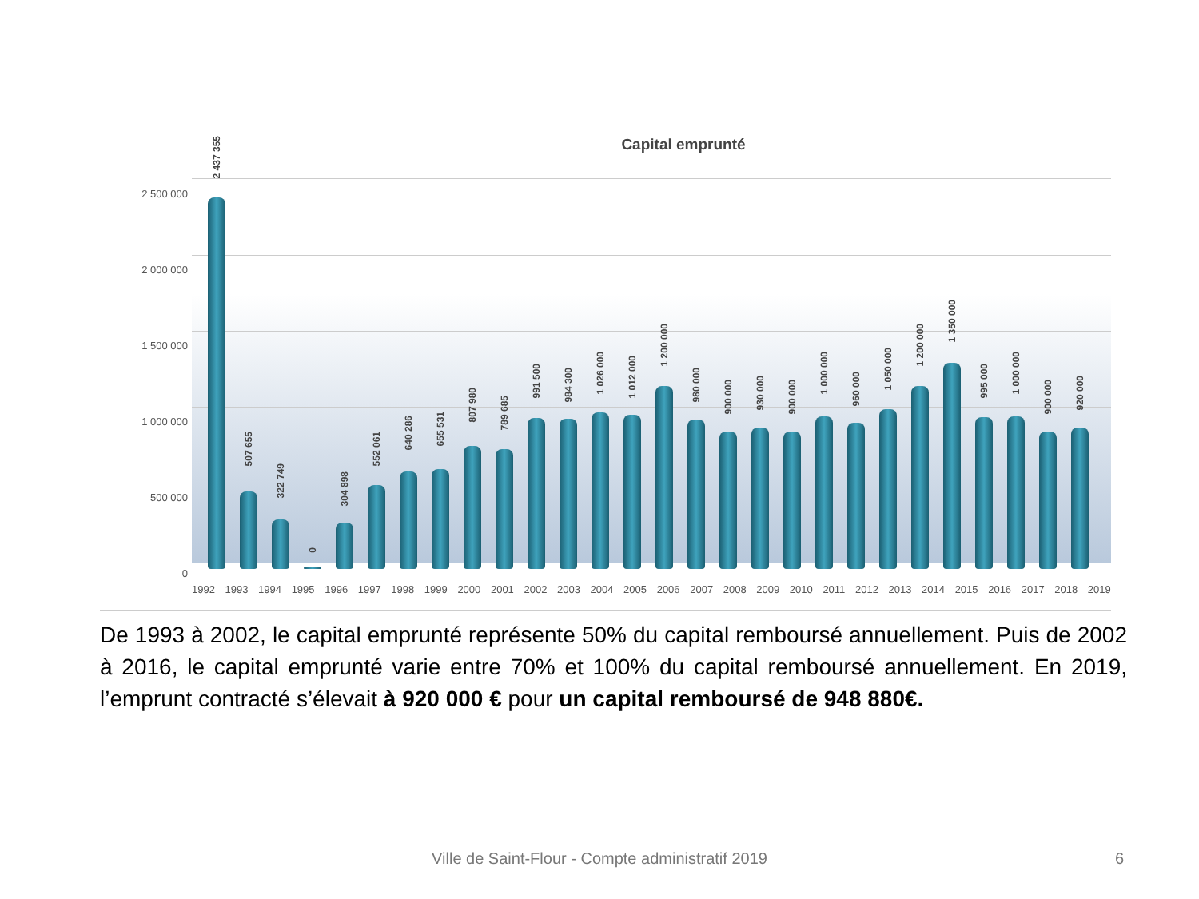Capital emprunté
2 500 000
2 000 000
1 500 000
1 000 000
500 000
0
1992 1993 1994 1995 1996 1997 1998 1999 2000 2001 2002 2003 2004 2005 2006 2007 2008 2009 2010 2011 2012 2013 2014 2015 2016 2017 2018 2019
2 437 355
507 655
322 749
0
304 898
552 061
640 286
655 531
807 980
789 685
991 500
984 300
1 026 000
1 012 000
1 200 000
980 000
900 000
930 000
900 000
1 000 000
960 000
1 050 000
1 200 000
1 350 000
995 000
1 000 000
900 000
920 000
De 1993 à 2002, le capital emprunté représente 50% du capital remboursé annuellement. Puis de 2002 à 2016, le capital emprunté varie entre 70% et 100% du capital remboursé annuellement. En 2019, l’emprunt contracté s’élevait à 920 000 € pour un capital remboursé de 948 880€.
Ville de Saint-Flour - Compte administratif 2019 6